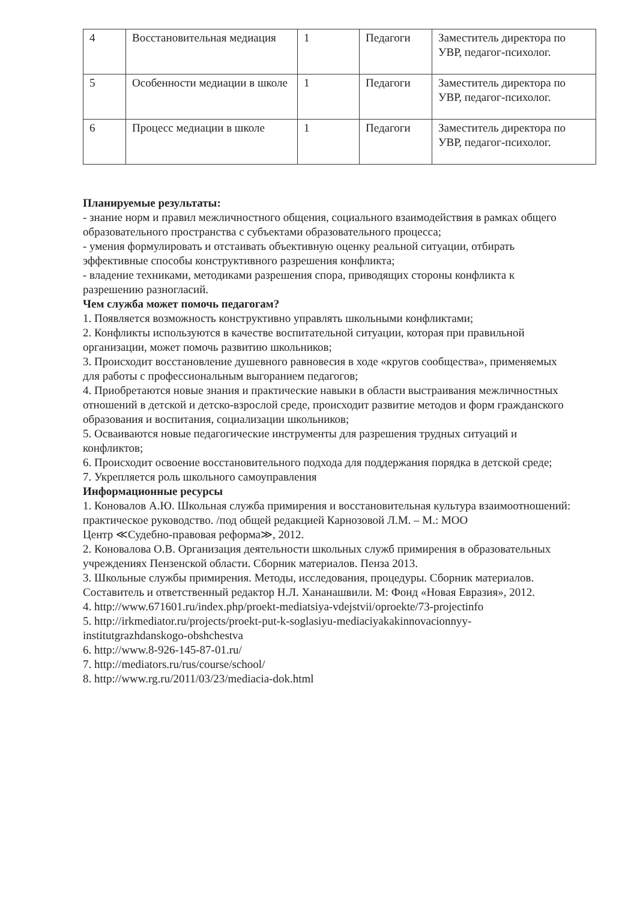| 4 | Восстановительная медиация | 1 | Педагоги | Заместитель директора по УВР, педагог-психолог. |
| 5 | Особенности медиации в школе | 1 | Педагоги | Заместитель директора по УВР, педагог-психолог. |
| 6 | Процесс медиации в школе | 1 | Педагоги | Заместитель директора по УВР, педагог-психолог. |
Планируемые результаты:
- знание норм и правил межличностного общения, социального взаимодействия в рамках общего образовательного пространства с субъектами образовательного процесса;
- умения формулировать и отстаивать объективную оценку реальной ситуации, отбирать эффективные способы конструктивного разрешения конфликта;
- владение техниками, методиками разрешения спора, приводящих стороны конфликта к разрешению разногласий.
Чем служба может помочь педагогам?
1. Появляется возможность конструктивно управлять школьными конфликтами;
2. Конфликты используются в качестве воспитательной ситуации, которая при правильной организации, может помочь развитию школьников;
3. Происходит восстановление душевного равновесия в ходе «кругов сообщества», применяемых для работы с профессиональным выгоранием педагогов;
4. Приобретаются новые знания и практические навыки в области выстраивания межличностных отношений в детской и детско-взрослой среде, происходит развитие методов и форм гражданского образования и воспитания, социализации школьников;
5. Осваиваются новые педагогические инструменты для разрешения трудных ситуаций и конфликтов;
6. Происходит освоение восстановительного подхода для поддержания порядка в детской среде;
7. Укрепляется роль школьного самоуправления
Информационные ресурсы
1. Коновалов А.Ю. Школьная служба примирения и восстановительная культура взаимоотношений: практическое руководство. /под общей редакцией Карнозовой Л.М. – М.: МОО
Центр ≪Судебно-правовая реформа≫, 2012.
2. Коновалова О.В. Организация деятельности школьных служб примирения в образовательных учреждениях Пензенской области. Сборник материалов. Пенза 2013.
3. Школьные службы примирения. Методы, исследования, процедуры. Сборник материалов. Составитель и ответственный редактор Н.Л. Хананашвили. М: Фонд «Новая Евразия», 2012.
4. http://www.671601.ru/index.php/proekt-mediatsiya-vdejstvii/oproekte/73-projectinfo
5. http://irkmediator.ru/projects/proekt-put-k-soglasiyu-mediaciyakakinnovacionnyy-institutgrazhdanskogo-obshchestva
6. http://www.8-926-145-87-01.ru/
7. http://mediators.ru/rus/course/school/
8. http://www.rg.ru/2011/03/23/mediacia-dok.html